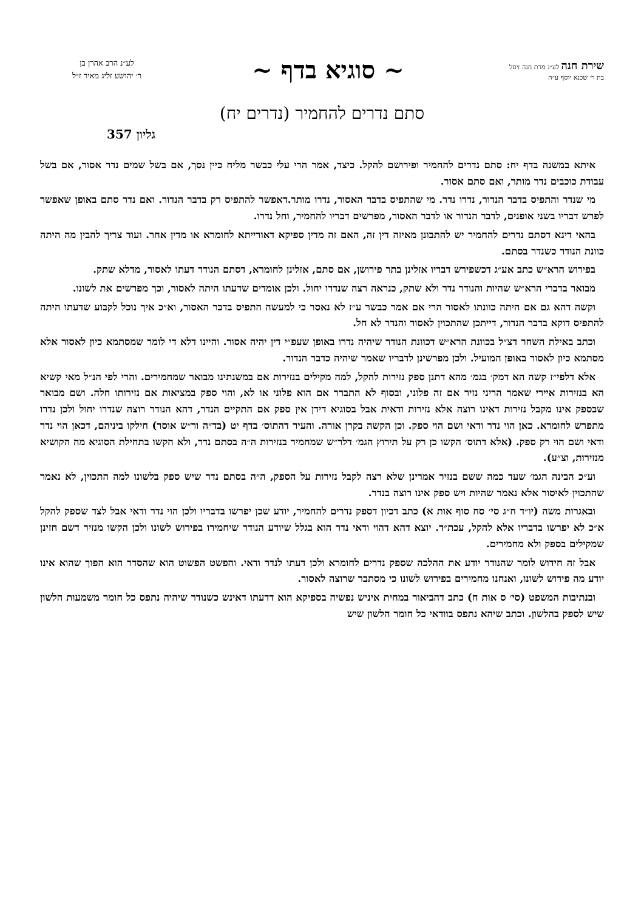שירת חנה לע״נ מרת חנה זיסל
בת ר׳ שכנא יוסף ע״ה
~ סוגיא בדף ~
לע״נ הרב אהרן בן
ר׳ יהושע זליג מאיר ז״ל
סתם נדרים להחמיר (נדרים יח)
גליון 357
איתא במשנה בדף יח: סתם נדרים להחמיר ופירושם להקל. כיצד, אמר הרי עלי כבשר מליח כיין נסך, אם בשל שמים נדר אסור, אם בשל עבודת כוכבים נדר מותר, ואם סתם אסור.
מי שנדר והתפיס בדבר הנדור, נדרו נדר. מי שהתפיס בדבר האסור, נדרו מותר.דאפשר להתפיס רק בדבר הנדור. ואם נדר סתם באופן שאפשר לפרש דבריו בשני אופנים, לדבר הנדור או לדבר האסור, מפרשים דבריו להחמיר, וחל נדרו.
בהאי דינא דסתם נדרים להחמיר יש להתבונן מאיזה דין זה, האם זה מדין ספיקא דאורייתא לחומרא או מדין אחר. ועוד צריך להבין מה היתה כוונת הנודר כשנדר בסתם.
בפירוש הרא״ש כתב אע״ג דכשפירש דבריו אזלינן בתר פירושן, אם סתם, אזלינן לחומרא, דסתם הנודר דעתו לאסור, מדלא שתק.
מבואר בדברי הרא״ש שהיות והנודר נדר ולא שתק, כנראה רצה שנדרו יחול. ולכן אומדים שדעתו היתה לאסור, וכך מפרשים את לשונו.
וקשה דהא גם אם היתה כוונתו לאסור הרי אם אמר כבשר ע״ז לא נאסר כי למעשה התפיס בדבר האסור, וא״כ איך נוכל לקבוע שדעתו היתה להתפיס דוקא בדבר הנדור, דייתכן שהתכוין לאסור והנדר לא חל.
וכתב באילת השחר דצ״ל בכוונת הרא״ש דכוונת הנודר שיהיה נדרו באופן שעפ״י דין יהיה אסור. והיינו דלא די לומר שמסתמא כיון לאסור אלא מסתמא כיון לאסור באופן המועיל. ולכן מפרשינן לדבריו שאמר שיהיה כדבר הנדור.
אלא דלפי״ז קשה הא דמק׳ בגמ׳ מהא דתנן ספק נזירות להקל, למה מקילים בנזירות אם במשנתינו מבואר שמחמירים. והרי לפי הנ״ל מאי קשיא הא בנזירות איירי שאמר הריני נזיר אם זה פלוני, ובסוף לא התברר אם הוא פלוני או לא, והוי ספק במציאות אם נזירותו חלה. ושם מבואר שבספק אינו מקבל נזירות דאינו רוצה אלא נזירות ודאית אבל בסוגיא דידן אין ספק אם התקיים הנדר, דהא הנודר רוצה שנדרו יחול ולכן נדרו מתפרש לחומרא. כאן הוי נדר ודאי ושם הוי ספק. וכן הקשה בקרן אורה. והעיר דהתוס׳ בדף יט (בד״ה ור״ש אוסר) חילקו ביניהם, דכאן הוי נדר ודאי ושם הוי רק ספק. (אלא דתוס׳ הקשו כן רק על תירוץ הגמ׳ דלר״ש שמחמיר בנזירות ה״ה בסתם נדר, ולא הקשו בתחילת הסוגיא מה הקושיא מנזירות, וצ״ע).
וע״כ הבינה הגמ׳ שעד כמה ששם בנזיר אמרינן שלא רצה לקבל נזירות על הספק, ה״ה בסתם נדר שיש ספק בלשונו למה התכוין, לא נאמר שהתכוין לאיסור אלא נאמר שהיות ויש ספק אינו רוצה בנדר.
ובאגרות משה (יו״ד ח״ג סי׳ סח סוף אות א) כתב דכיון דספק נדרים להחמיר, יודע שכן יפרשו בדבריו ולכן הוי נדר ודאי אבל לצד שספק להקל א״כ לא יפרשו בדבריו אלא להקל, עכת״ד. יוצא דהא דהוי ודאי נדר הוא בגלל שיודע הנודר שיחמירו בפירוש לשונו ולכן הקשו מנזיר דשם חזינן שמקילים בספק ולא מחמירים.
אבל זה חידוש לומר שהנודר יודע את ההלכה שספק נדרים לחומרא ולכן דעתו לנדר ודאי. והפשט הפשוט הוא שהסדר הוא הפוך שהוא אינו יודע מה פירוש לשונו, ואנחנו מחמירים בפירוש לשונו כי מסתבר שרוצה לאסור.
ובנתיבות המשפט (סי׳ ס אות ח) כתב דהביאור במחית איניש נפשיה בספיקא הוא דדעתו דאינש כשנודר שיהיה נתפס כל חומר משמעות הלשון שיש לספק בהלשון. וכתב שיהא נתפס בוודאי כל חומר הלשון שיש